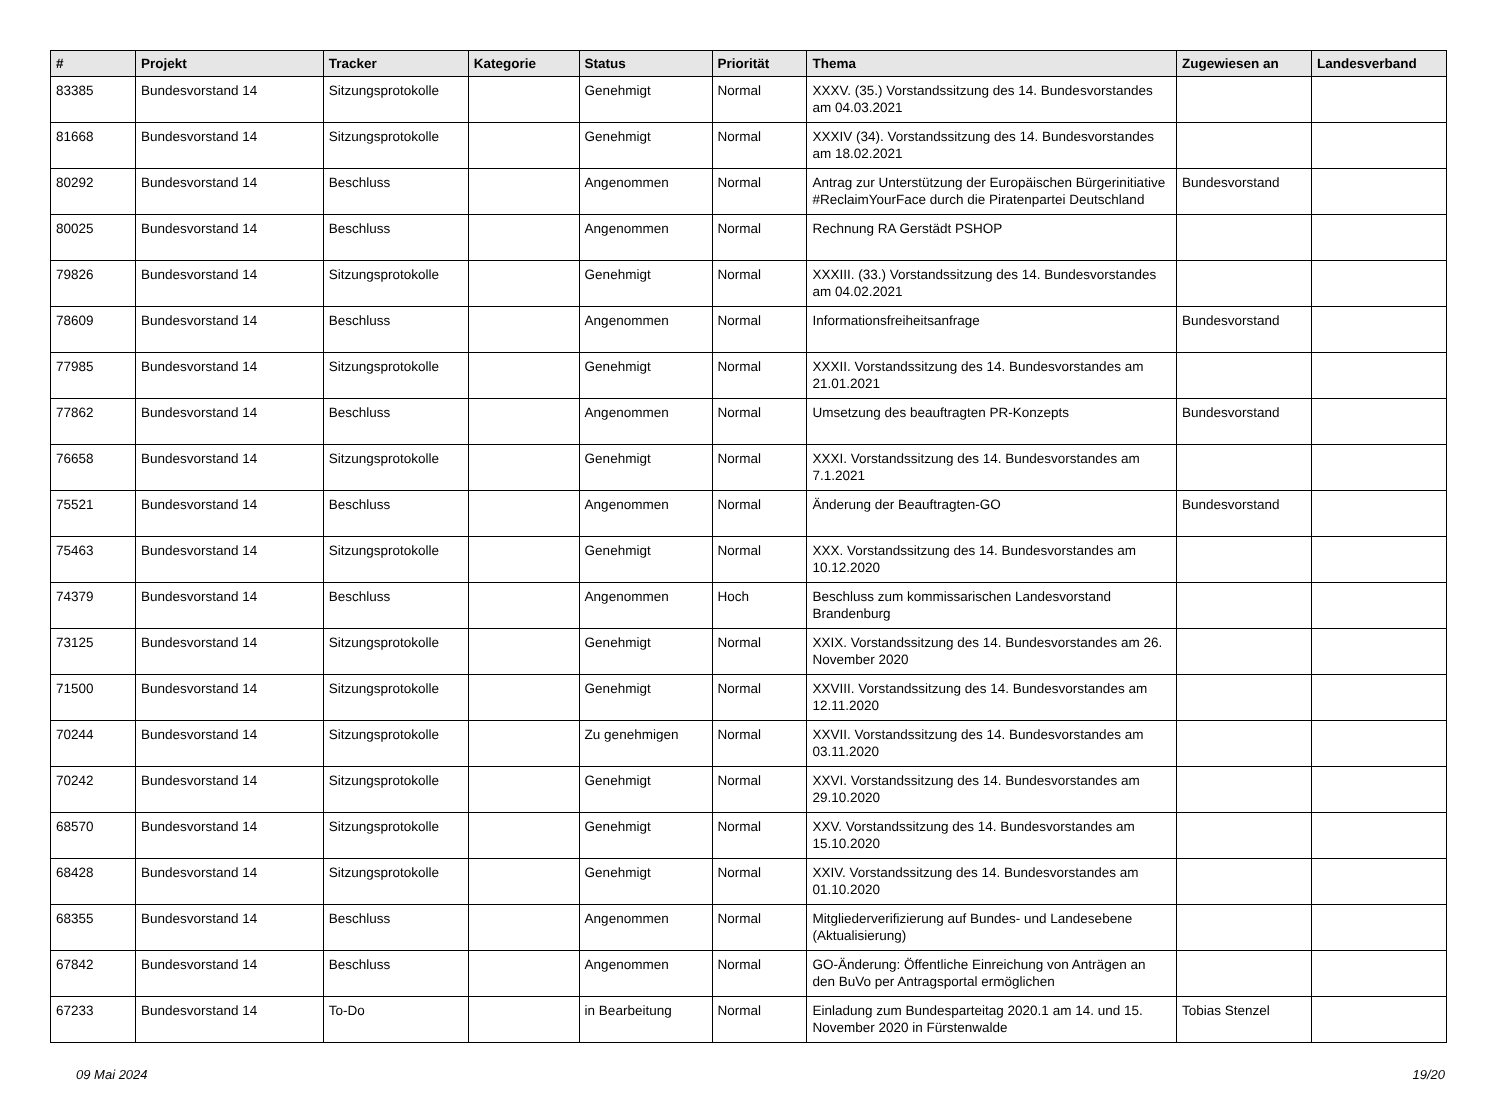| # | Projekt | Tracker | Kategorie | Status | Priorität | Thema | Zugewiesen an | Landesverband |
| --- | --- | --- | --- | --- | --- | --- | --- | --- |
| 83385 | Bundesvorstand 14 | Sitzungsprotokolle | | Genehmigt | Normal | XXXV. (35.) Vorstandssitzung des 14. Bundesvorstandes am 04.03.2021 | | |
| 81668 | Bundesvorstand 14 | Sitzungsprotokolle | | Genehmigt | Normal | XXXIV (34). Vorstandssitzung des 14. Bundesvorstandes am 18.02.2021 | | |
| 80292 | Bundesvorstand 14 | Beschluss | | Angenommen | Normal | Antrag zur Unterstützung der Europäischen Bürgerinitiative #ReclaimYourFace durch die Piratenpartei Deutschland | Bundesvorstand | |
| 80025 | Bundesvorstand 14 | Beschluss | | Angenommen | Normal | Rechnung RA Gerstädt PSHOP | | |
| 79826 | Bundesvorstand 14 | Sitzungsprotokolle | | Genehmigt | Normal | XXXIII. (33.) Vorstandssitzung des 14. Bundesvorstandes am 04.02.2021 | | |
| 78609 | Bundesvorstand 14 | Beschluss | | Angenommen | Normal | Informationsfreiheitsanfrage | Bundesvorstand | |
| 77985 | Bundesvorstand 14 | Sitzungsprotokolle | | Genehmigt | Normal | XXXII. Vorstandssitzung des 14. Bundesvorstandes am 21.01.2021 | | |
| 77862 | Bundesvorstand 14 | Beschluss | | Angenommen | Normal | Umsetzung des beauftragten PR-Konzepts | Bundesvorstand | |
| 76658 | Bundesvorstand 14 | Sitzungsprotokolle | | Genehmigt | Normal | XXXI. Vorstandssitzung des 14. Bundesvorstandes am 7.1.2021 | | |
| 75521 | Bundesvorstand 14 | Beschluss | | Angenommen | Normal | Änderung der Beauftragten-GO | Bundesvorstand | |
| 75463 | Bundesvorstand 14 | Sitzungsprotokolle | | Genehmigt | Normal | XXX. Vorstandssitzung des 14. Bundesvorstandes am 10.12.2020 | | |
| 74379 | Bundesvorstand 14 | Beschluss | | Angenommen | Hoch | Beschluss zum kommissarischen Landesvorstand Brandenburg | | |
| 73125 | Bundesvorstand 14 | Sitzungsprotokolle | | Genehmigt | Normal | XXIX. Vorstandssitzung des 14. Bundesvorstandes am 26. November 2020 | | |
| 71500 | Bundesvorstand 14 | Sitzungsprotokolle | | Genehmigt | Normal | XXVIII. Vorstandssitzung des 14. Bundesvorstandes am 12.11.2020 | | |
| 70244 | Bundesvorstand 14 | Sitzungsprotokolle | | Zu genehmigen | Normal | XXVII. Vorstandssitzung des 14. Bundesvorstandes am 03.11.2020 | | |
| 70242 | Bundesvorstand 14 | Sitzungsprotokolle | | Genehmigt | Normal | XXVI. Vorstandssitzung des 14. Bundesvorstandes am 29.10.2020 | | |
| 68570 | Bundesvorstand 14 | Sitzungsprotokolle | | Genehmigt | Normal | XXV. Vorstandssitzung des 14. Bundesvorstandes am 15.10.2020 | | |
| 68428 | Bundesvorstand 14 | Sitzungsprotokolle | | Genehmigt | Normal | XXIV. Vorstandssitzung des 14. Bundesvorstandes am 01.10.2020 | | |
| 68355 | Bundesvorstand 14 | Beschluss | | Angenommen | Normal | Mitgliederverifizierung auf Bundes- und Landesebene (Aktualisierung) | | |
| 67842 | Bundesvorstand 14 | Beschluss | | Angenommen | Normal | GO-Änderung: Öffentliche Einreichung von Anträgen an den BuVo per Antragsportal ermöglichen | | |
| 67233 | Bundesvorstand 14 | To-Do | | in Bearbeitung | Normal | Einladung zum Bundesparteitag 2020.1 am 14. und 15. November 2020 in Fürstenwalde | Tobias Stenzel | |
09 Mai 2024 19/20